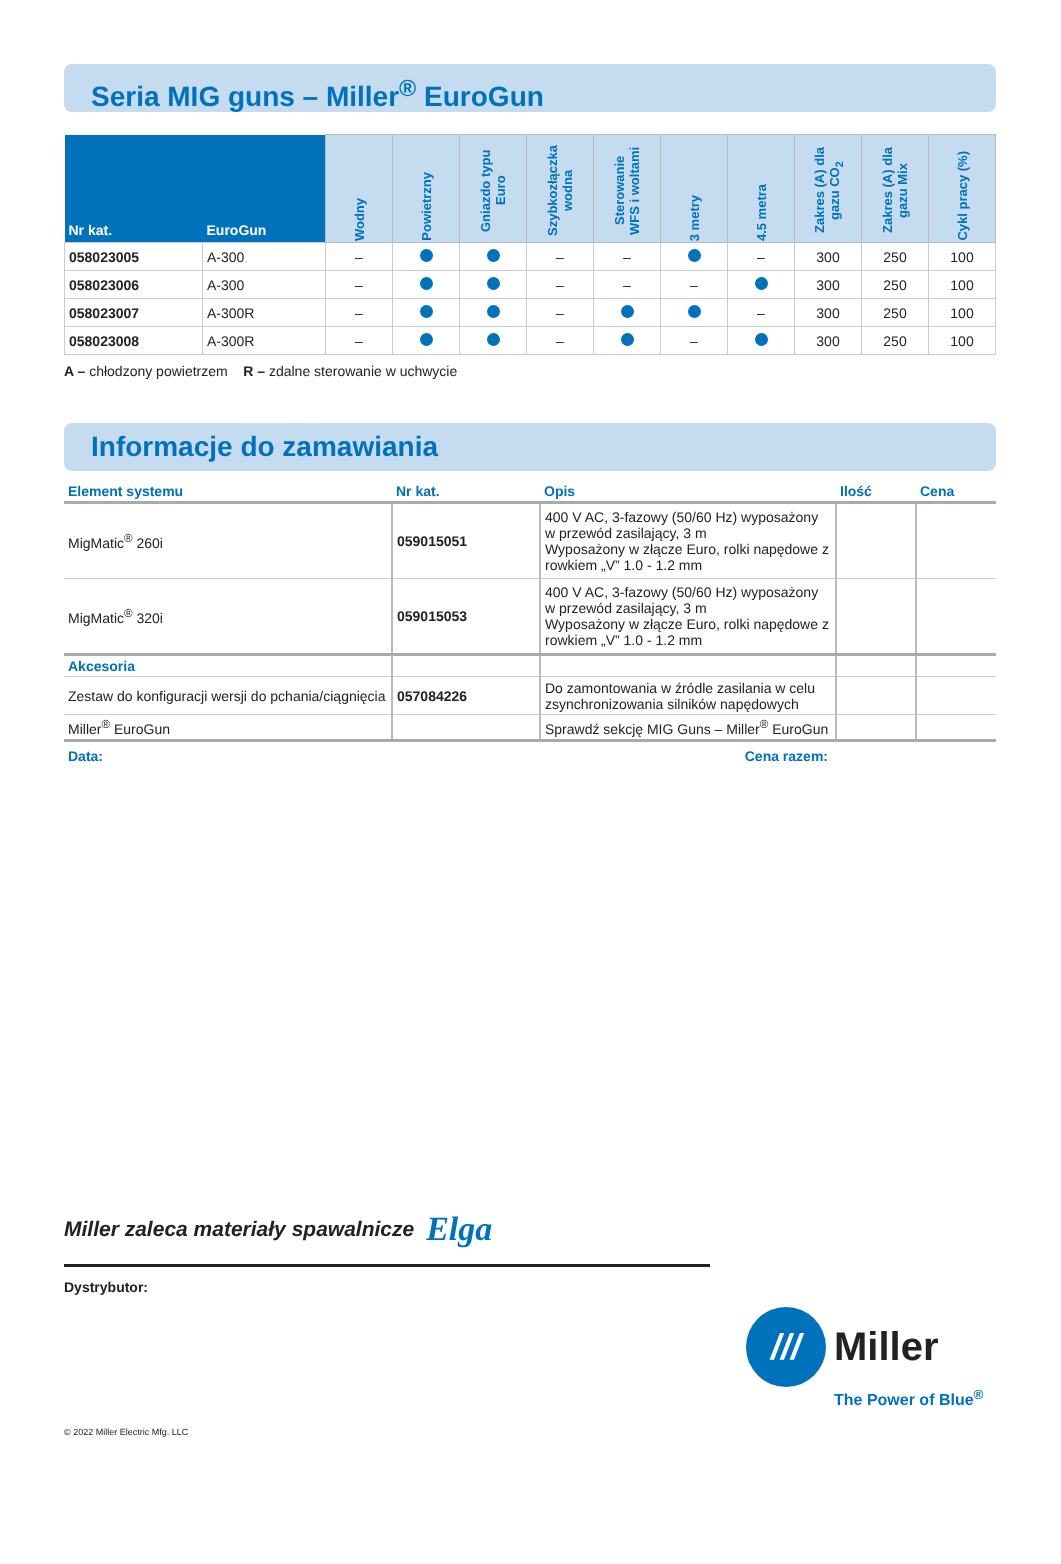Seria MIG guns – Miller<sup>®</sup> EuroGun
| Nr kat. | EuroGun | Wodny | Powietrzny | Gniazdo typu Euro | Szybkozłączka wodna | Sterowanie WFS i woltami | 3 metry | 4.5 metra | Zakres (A) dla gazu CO<sub>2</sub> | Zakres (A) dla gazu Mix | Cykl pracy (%) |
| --- | --- | --- | --- | --- | --- | --- | --- | --- | --- | --- | --- |
| 058023005 | A-300 | – | | | – | – | | – | 300 | 250 | 100 |
| 058023006 | A-300 | – | | | – | – | – | | 300 | 250 | 100 |
| 058023007 | A-300R | – | | | – | | | – | 300 | 250 | 100 |
| 058023008 | A-300R | – | | | – | | – | | 300 | 250 | 100 |
A – chłodzony powietrzem R – zdalne sterowanie w uchwycie
Informacje do zamawiania
| Element systemu | Nr kat. | Opis | Ilość | Cena |
| --- | --- | --- | --- | --- |
| MigMatic<sup>®</sup> 260i | 059015051 | 400 V AC, 3-fazowy (50/60 Hz) wyposażony w przewód zasilający, 3 m Wyposażony w złącze Euro, rolki napędowe z rowkiem „V” 1.0 - 1.2 mm | | |
| MigMatic<sup>®</sup> 320i | 059015053 | 400 V AC, 3-fazowy (50/60 Hz) wyposażony w przewód zasilający, 3 m Wyposażony w złącze Euro, rolki napędowe z rowkiem „V” 1.0 - 1.2 mm | | |
| Akcesoria | | | | |
| Zestaw do konfiguracji wersji do pchania/ciągnięcia | 057084226 | Do zamontowania w źródle zasilania w celu zsynchronizowania silników napędowych | | |
| Miller<sup>®</sup> EuroGun | | Sprawdź sekcję MIG Guns – Miller<sup>®</sup> EuroGun | | |
Data: Cena razem:
Miller zaleca materiały spawalnicze Elga
Dystrybutor:
///
Miller
The Power of Blue<sup>®</sup>
© 2022 Miller Electric Mfg. LLC